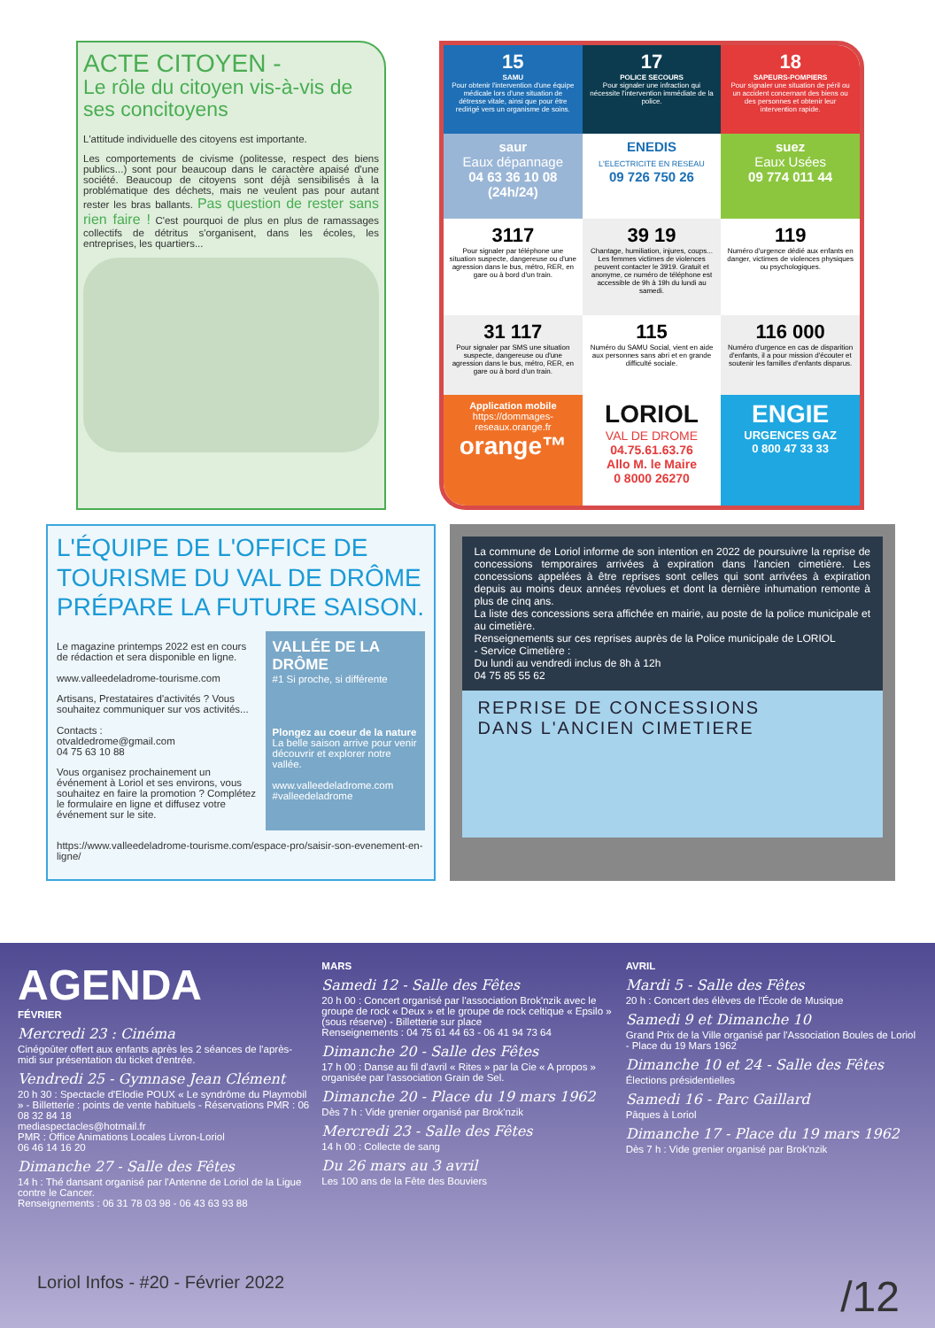ACTE CITOYEN -
Le rôle du citoyen vis-à-vis de ses concitoyens
L'attitude individuelle des citoyens est importante.
Les comportements de civisme (politesse, respect des biens publics...) sont pour beaucoup dans le caractère apaisé d'une société. Beaucoup de citoyens sont déjà sensibilisés à la problématique des déchets, mais ne veulent pas pour autant rester les bras ballants. Pas question de rester sans rien faire ! C'est pourquoi de plus en plus de ramassages collectifs de détritus s'organisent, dans les écoles, les entreprises, les quartiers...
15
SAMU
Pour obtenir l'intervention d'une équipe médicale lors d'une situation de détresse vitale, ainsi que pour être redirigé vers un organisme de soins.
17
POLICE SECOURS
Pour signaler une infraction qui nécessite l'intervention immédiate de la police.
18
SAPEURS-POMPIERS
Pour signaler une situation de péril ou un accident concernant des biens ou des personnes et obtenir leur intervention rapide.
saur
Eaux dépannage
04 63 36 10 08 (24h/24)
ENEDIS
L'ELECTRICITE EN RESEAU
09 726 750 26
suez
Eaux Usées
09 774 011 44
3117
Pour signaler par téléphone une situation suspecte, dangereuse ou d'une agression dans le bus, métro, RER, en gare ou à bord d'un train.
39 19
Chantage, humiliation, injures, coups... Les femmes victimes de violences peuvent contacter le 3919. Gratuit et anonyme, ce numéro de téléphone est accessible de 9h à 19h du lundi au samedi.
119
Numéro d'urgence dédié aux enfants en danger, victimes de violences physiques ou psychologiques.
31 117
Pour signaler par SMS une situation suspecte, dangereuse ou d'une agression dans le bus, métro, RER, en gare ou à bord d'un train.
115
Numéro du SAMU Social, vient en aide aux personnes sans abri et en grande difficulté sociale.
116 000
Numéro d'urgence en cas de disparition d'enfants, il a pour mission d'écouter et soutenir les familles d'enfants disparus.
Application mobile
https://dommages-reseaux.orange.fr
orange™
LORIOL
VAL DE DROME
04.75.61.63.76
Allo M. le Maire
0 8000 26270
ENGIE
URGENCES GAZ
0 800 47 33 33
L'ÉQUIPE DE L'OFFICE DE TOURISME DU VAL DE DRÔME PRÉPARE LA FUTURE SAISON.
Le magazine printemps 2022 est en cours de rédaction et sera disponible en ligne.
www.valleedeladrome-tourisme.com
Artisans, Prestataires d'activités ? Vous souhaitez communiquer sur vos activités...
Contacts :
otvaldedrome@gmail.com
04 75 63 10 88
Vous organisez prochainement un événement à Loriol et ses environs, vous souhaitez en faire la promotion ? Complétez le formulaire en ligne et diffusez votre événement sur le site.
VALLÉE DE LA DRÔME
#1 Si proche, si différente
Plongez au coeur de la nature
La belle saison arrive pour venir découvrir et explorer notre vallée.
www.valleedeladrome.com #valleedeladrome
https://www.valleedeladrome-tourisme.com/espace-pro/saisir-son-evenement-en-ligne/
La commune de Loriol informe de son intention en 2022 de poursuivre la reprise de concessions temporaires arrivées à expiration dans l'ancien cimetière. Les concessions appelées à être reprises sont celles qui sont arrivées à expiration depuis au moins deux années révolues et dont la dernière inhumation remonte à plus de cinq ans.
La liste des concessions sera affichée en mairie, au poste de la police municipale et au cimetière.
Renseignements sur ces reprises auprès de la Police municipale de LORIOL
- Service Cimetière :
Du lundi au vendredi inclus de 8h à 12h
04 75 85 55 62
REPRISE DE CONCESSIONS
DANS L'ANCIEN CIMETIERE
AGENDA
FÉVRIER
Mercredi 23 : Cinéma
Cinégoûter offert aux enfants après les 2 séances de l'après-midi sur présentation du ticket d'entrée.
Vendredi 25 - Gymnase Jean Clément
20 h 30 : Spectacle d'Elodie POUX « Le syndrôme du Playmobil » - Billetterie : points de vente habituels - Réservations PMR : 06 08 32 84 18
mediaspectacles@hotmail.fr
PMR : Office Animations Locales Livron-Loriol
06 46 14 16 20
Dimanche 27 - Salle des Fêtes
14 h : Thé dansant organisé par l'Antenne de Loriol de la Ligue contre le Cancer.
Renseignements : 06 31 78 03 98 - 06 43 63 93 88
MARS
Samedi 12 - Salle des Fêtes
20 h 00 : Concert organisé par l'association Brok'nzik avec le groupe de rock « Deux » et le groupe de rock celtique « Epsilo » (sous réserve) - Billetterie sur place
Renseignements : 04 75 61 44 63 - 06 41 94 73 64
Dimanche 20 - Salle des Fêtes
17 h 00 : Danse au fil d'avril « Rites » par la Cie « A propos » organisée par l'association Grain de Sel.
Dimanche 20 - Place du 19 mars 1962
Dès 7 h : Vide grenier organisé par Brok'nzik
Mercredi 23 - Salle des Fêtes
14 h 00 : Collecte de sang
Du 26 mars au 3 avril
Les 100 ans de la Fête des Bouviers
AVRIL
Mardi 5 - Salle des Fêtes
20 h : Concert des élèves de l'École de Musique
Samedi 9 et Dimanche 10
Grand Prix de la Ville organisé par l'Association Boules de Loriol - Place du 19 Mars 1962
Dimanche 10 et 24 - Salle des Fêtes
Élections présidentielles
Samedi 16 - Parc Gaillard
Pâques à Loriol
Dimanche 17 - Place du 19 mars 1962
Dès 7 h : Vide grenier organisé par Brok'nzik
Loriol Infos - #20 - Février 2022 /12